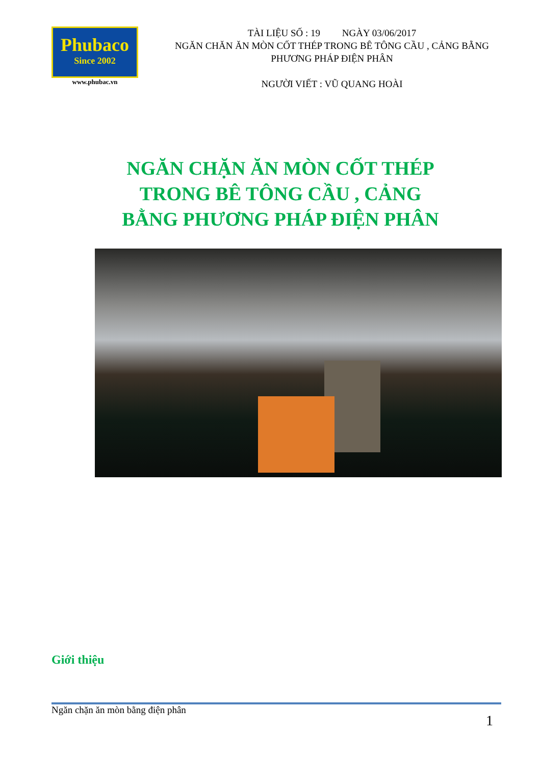Phubaco
Since 2002
www.phubac.vn
TÀI LIỆU SỐ : 19 NGÀY 03/06/2017
NGĂN CHĂN ĂN MÒN CỐT THÉP TRONG BÊ TÔNG CẦU , CẢNG BẰNG PHƯƠNG PHÁP ĐIỆN PHÂN
NGƯỜI VIẾT : VŨ QUANG HOÀI
NGĂN CHẶN ĂN MÒN CỐT THÉP
TRONG BÊ TÔNG CẦU , CẢNG
BẰNG PHƯƠNG PHÁP ĐIỆN PHÂN
Giới thiệu
Ngăn chặn ăn mòn bằng điện phân
1